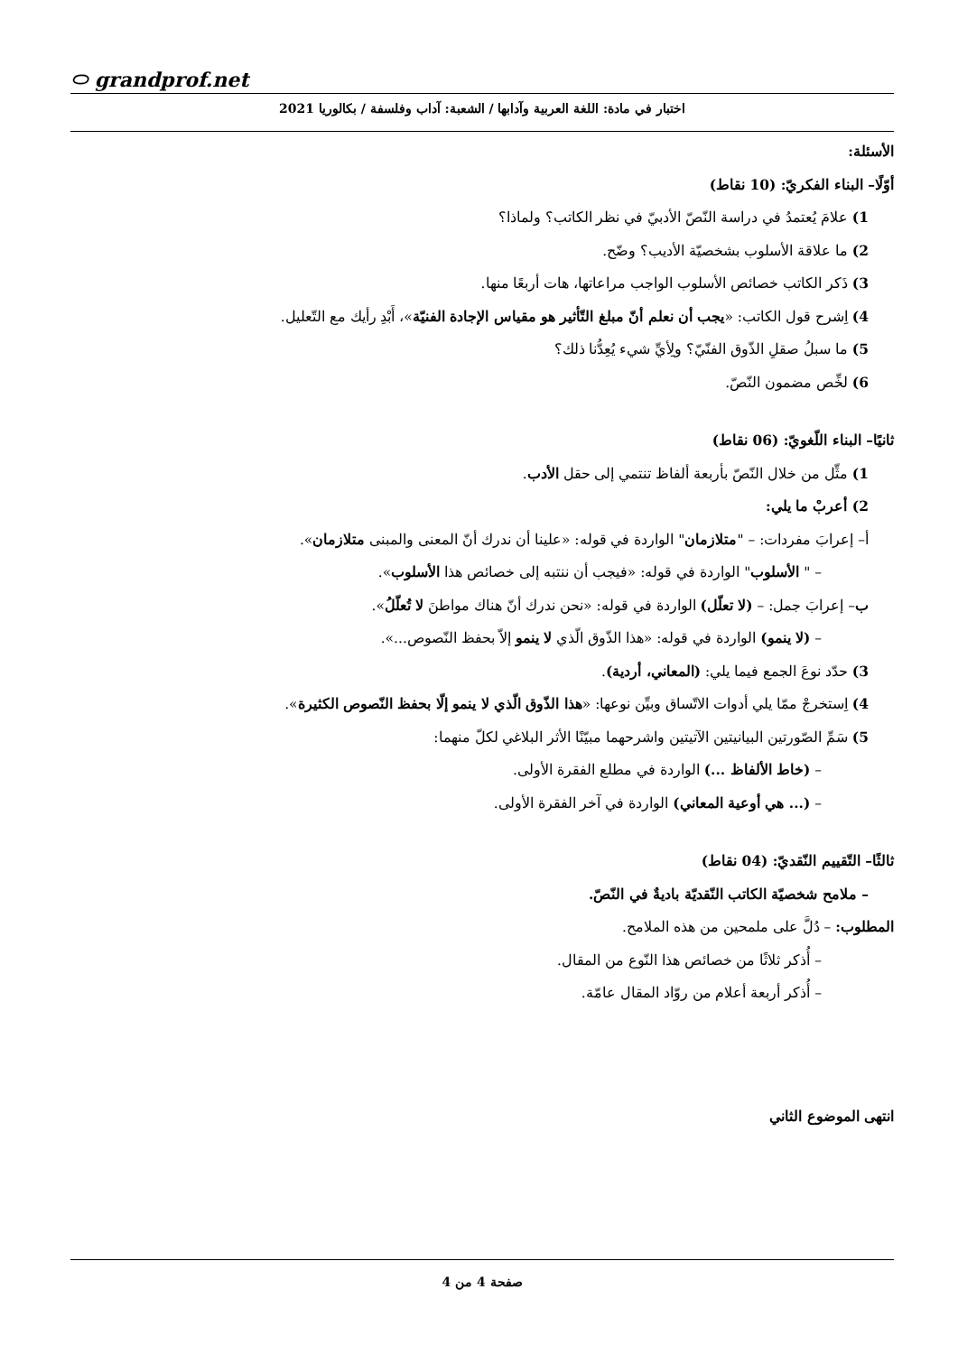⬭ grandprof.net
اختبار في مادة: اللغة العربية وآدابها / الشعبة: آداب وفلسفة / بكالوريا 2021
الأسئلة:
أوّلًا– البناء الفكريّ: (10 نقاط)
1) علامَ يُعتمدُ في دراسة النّصّ الأدبيّ في نظر الكاتب؟ ولماذا؟
2) ما علاقة الأسلوب بشخصيّة الأديب؟ وضّح.
3) ذَكر الكاتب خصائص الأسلوب الواجب مراعاتها، هات أربعًا منها.
4) اِشرح قول الكاتب: «يجب أن نعلم أنّ مبلغ التّأثير هو مقياس الإجادة الفنيّة»، أَبْدِ رأيك مع التّعليل.
5) ما سبلُ صقلِ الذّوق الفنّيّ؟ ولِأيِّ شيء يُعِدُّنا ذلك؟
6) لخِّص مضمون النّصّ.
ثانيًا– البناء اللّغويّ: (06 نقاط)
1) مثِّل من خلال النّصّ بأربعة ألفاظ تنتمي إلى حقل الأدب.
2) أعربْ ما يلي:
أ– إعرابَ مفردات: – "متلازمان" الواردة في قوله: «علينا أن ندرك أنّ المعنى والمبنى متلازمان».
– " الأسلوب" الواردة في قوله: «فيجب أن ننتبه إلى خصائص هذا الأسلوب».
ب– إعرابَ جمل: – (لا تعلّل) الواردة في قوله: «نحن ندرك أنّ هناك مواطنَ لا تُعلّلُ».
– (لا ينمو) الواردة في قوله: «هذا الذّوق الّذي لا ينمو إلاّ بحفظ النّصوص...».
3) حدّد نوعَ الجمع فيما يلي: (المعاني، أردية).
4) اِستخرجْ ممّا يلي أدوات الاتّساق وبيِّن نوعها: «هذا الذّوق الّذي لا ينمو إلّا بحفظ النّصوص الكثيرة».
5) سَمِّ الصّورتين البيانيتين الآتيتين واشرحهما مبيّنًا الأثر البلاغي لكلّ منهما:
– (خاط الألفاظ ...) الواردة في مطلع الفقرة الأولى.
– (... هي أوعية المعاني) الواردة في آخر الفقرة الأولى.
ثالثًا– التّقييم النّقديّ: (04 نقاط)
– ملامح شخصيّة الكاتب النّقديّة باديةٌ في النّصّ.
المطلوب: – دُلَّ على ملمحين من هذه الملامح.
– أُذكر ثلاثًا من خصائص هذا النّوع من المقال.
– أُذكر أربعة أعلام من روّاد المقال عامّة.
انتهى الموضوع الثاني
صفحة 4 من 4